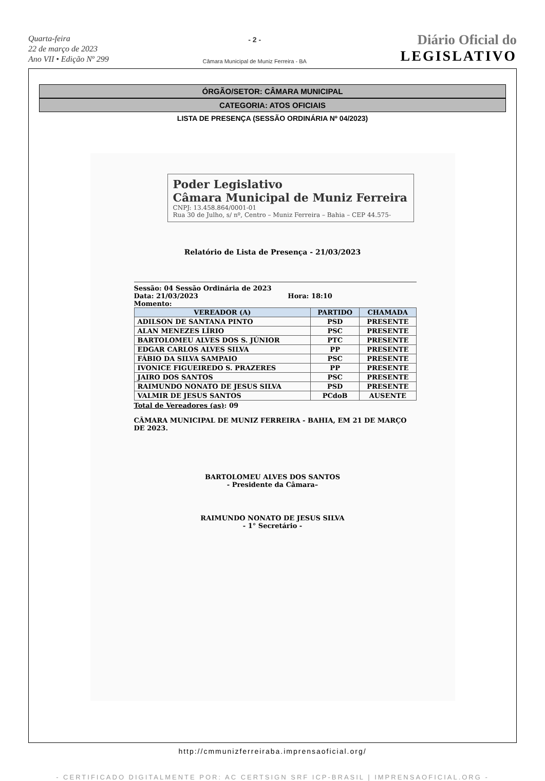Quarta-feira
22 de março de 2023
Ano VII • Edição Nº 299
- 2 -
Câmara Municipal de Muniz Ferreira - BA
Diário Oficial do
LEGISLATIVO
ÓRGÃO/SETOR: CÂMARA MUNICIPAL
CATEGORIA: ATOS OFICIAIS
LISTA DE PRESENÇA (SESSÃO ORDINÁRIA Nº 04/2023)
Poder Legislativo
Câmara Municipal de Muniz Ferreira
CNPJ: 13.458.864/0001-01
Rua 30 de Julho, s/ nº, Centro – Muniz Ferreira – Bahia – CEP 44.575-
Relatório de Lista de Presença - 21/03/2023
Sessão: 04 Sessão Ordinária de 2023
Data: 21/03/2023 Hora: 18:10
Momento:
| VEREADOR (A) | PARTIDO | CHAMADA |
| --- | --- | --- |
| ADILSON DE SANTANA PINTO | PSD | PRESENTE |
| ALAN MENEZES LÍRIO | PSC | PRESENTE |
| BARTOLOMEU ALVES DOS S. JÚNIOR | PTC | PRESENTE |
| EDGAR CARLOS ALVES SILVA | PP | PRESENTE |
| FÁBIO DA SILVA SAMPAIO | PSC | PRESENTE |
| IVONICE FIGUEIREDO S. PRAZERES | PP | PRESENTE |
| JAIRO DOS SANTOS | PSC | PRESENTE |
| RAIMUNDO NONATO DE JESUS SILVA | PSD | PRESENTE |
| VALMIR DE JESUS SANTOS | PCdoB | AUSENTE |
Total de Vereadores (as): 09
CÂMARA MUNICIPAL DE MUNIZ FERREIRA - BAHIA, EM 21 DE MARÇO DE 2023.
BARTOLOMEU ALVES DOS SANTOS
- Presidente da Câmara–
RAIMUNDO NONATO DE JESUS SILVA
- 1° Secretário -
http://cmmunizferreiraba.imprensaoficial.org/
- CERTIFICADO DIGITALMENTE POR: AC CERTSIGN SRF ICP-BRASIL | IMPRENSAOFICIAL.ORG -